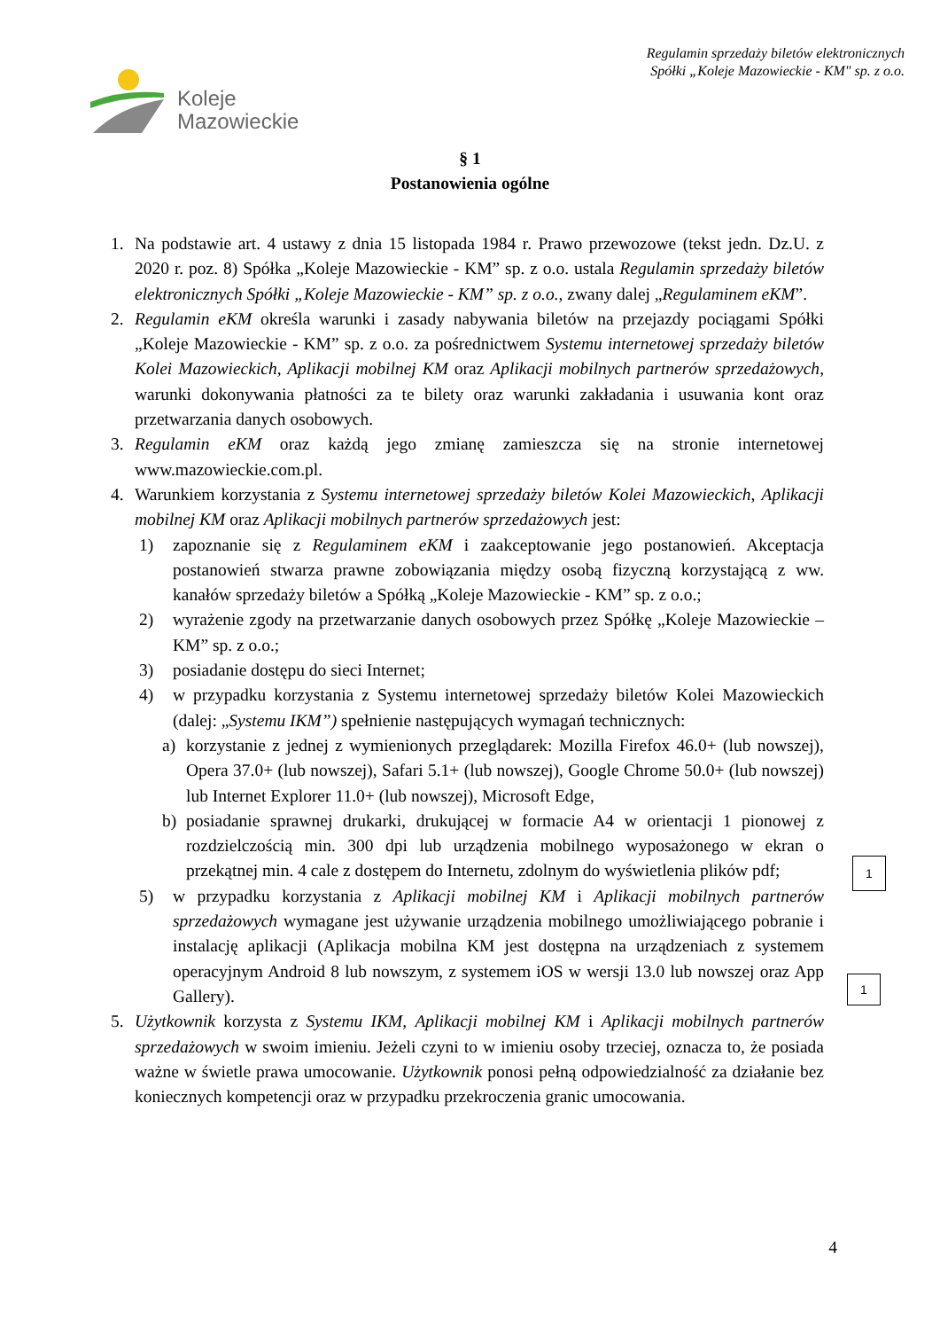Koleje
Mazowieckie
Regulamin sprzedaży biletów elektronicznych
Spółki „Koleje Mazowieckie - KM" sp. z o.o.
§ 1
Postanowienia ogólne
1. Na podstawie art. 4 ustawy z dnia 15 listopada 1984 r. Prawo przewozowe (tekst jedn. Dz.U. z 2020 r. poz. 8) Spółka „Koleje Mazowieckie - KM” sp. z o.o. ustala Regulamin sprzedaży biletów elektronicznych Spółki „Koleje Mazowieckie - KM” sp. z o.o., zwany dalej „Regulaminem eKM”.
2. Regulamin eKM określa warunki i zasady nabywania biletów na przejazdy pociągami Spółki „Koleje Mazowieckie - KM” sp. z o.o. za pośrednictwem Systemu internetowej sprzedaży biletów Kolei Mazowieckich, Aplikacji mobilnej KM oraz Aplikacji mobilnych partnerów sprzedażowych, warunki dokonywania płatności za te bilety oraz warunki zakładania i usuwania kont oraz przetwarzania danych osobowych.
3. Regulamin eKM oraz każdą jego zmianę zamieszcza się na stronie internetowej www.mazowieckie.com.pl.
4. Warunkiem korzystania z Systemu internetowej sprzedaży biletów Kolei Mazowieckich, Aplikacji mobilnej KM oraz Aplikacji mobilnych partnerów sprzedażowych jest:
1) zapoznanie się z Regulaminem eKM i zaakceptowanie jego postanowień. Akceptacja postanowień stwarza prawne zobowiązania między osobą fizyczną korzystającą z ww. kanałów sprzedaży biletów a Spółką „Koleje Mazowieckie - KM” sp. z o.o.;
2) wyrażenie zgody na przetwarzanie danych osobowych przez Spółkę „Koleje Mazowieckie – KM” sp. z o.o.;
3) posiadanie dostępu do sieci Internet;
4) w przypadku korzystania z Systemu internetowej sprzedaży biletów Kolei Mazowieckich (dalej: „Systemu IKM”) spełnienie następujących wymagań technicznych:
a) korzystanie z jednej z wymienionych przeglądarek: Mozilla Firefox 46.0+ (lub nowszej), Opera 37.0+ (lub nowszej), Safari 5.1+ (lub nowszej), Google Chrome 50.0+ (lub nowszej) lub Internet Explorer 11.0+ (lub nowszej), Microsoft Edge,
b) posiadanie sprawnej drukarki, drukującej w formacie A4 w orientacji 1 pionowej z rozdzielczością min. 300 dpi lub urządzenia mobilnego wyposażonego w ekran o przekątnej min. 4 cale z dostępem do Internetu, zdolnym do wyświetlenia plików pdf;
5) w przypadku korzystania z Aplikacji mobilnej KM i Aplikacji mobilnych partnerów sprzedażowych wymagane jest używanie urządzenia mobilnego umożliwiającego pobranie i instalację aplikacji (Aplikacja mobilna KM jest dostępna na urządzeniach z systemem operacyjnym Android 8 lub nowszym, z systemem iOS w wersji 13.0 lub nowszej oraz App Gallery).
5. Użytkownik korzysta z Systemu IKM, Aplikacji mobilnej KM i Aplikacji mobilnych partnerów sprzedażowych w swoim imieniu. Jeżeli czyni to w imieniu osoby trzeciej, oznacza to, że posiada ważne w świetle prawa umocowanie. Użytkownik ponosi pełną odpowiedzialność za działanie bez koniecznych kompetencji oraz w przypadku przekroczenia granic umocowania.
1
1
4